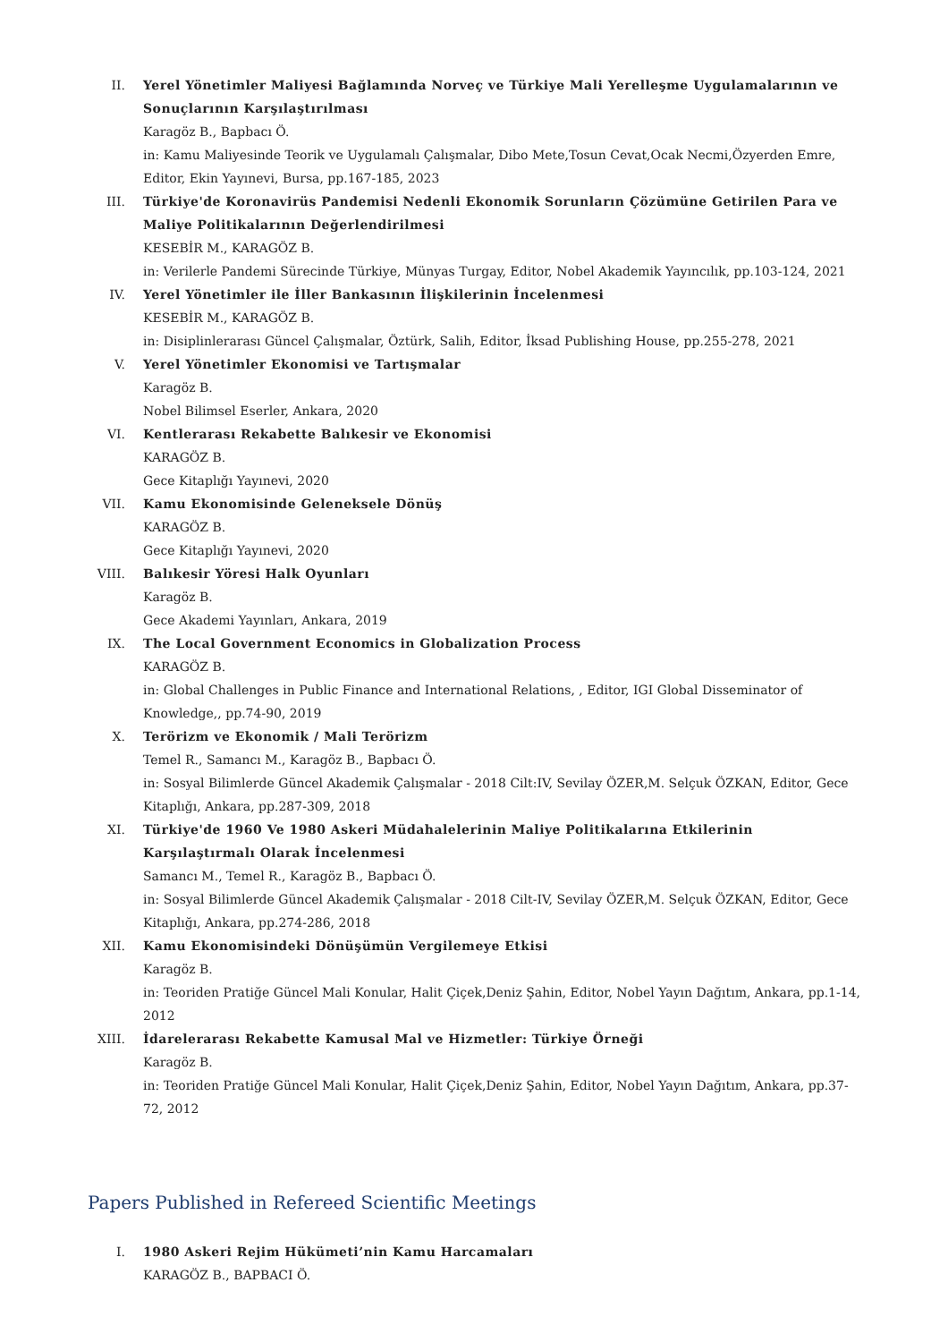II. Yerel Yönetimler Maliyesi Bağlamında Norveç ve Türkiye Mali Yerelleşme Uygulamalarının ve Sonuçlarının Karşılaştırılması
Karagöz B., Bapbacı Ö.
in: Kamu Maliyesinde Teorik ve Uygulamalı Çalışmalar, Dibo Mete,Tosun Cevat,Ocak Necmi,Özyerden Emre, Editor, Ekin Yayınevi, Bursa, pp.167-185, 2023
III. Türkiye'de Koronavirüs Pandemisi Nedenli Ekonomik Sorunların Çözümüne Getirilen Para ve Maliye Politikalarının Değerlendirilmesi
KESEBİR M., KARAGÖZ B.
in: Verilerle Pandemi Sürecinde Türkiye, Münyas Turgay, Editor, Nobel Akademik Yayıncılık, pp.103-124, 2021
IV. Yerel Yönetimler ile İller Bankasının İlişkilerinin İncelenmesi
KESEBİR M., KARAGÖZ B.
in: Disiplinlerarası Güncel Çalışmalar, Öztürk, Salih, Editor, İksad Publishing House, pp.255-278, 2021
V. Yerel Yönetimler Ekonomisi ve Tartışmalar
Karagöz B.
Nobel Bilimsel Eserler, Ankara, 2020
VI. Kentlerarası Rekabette Balıkesir ve Ekonomisi
KARAGÖZ B.
Gece Kitaplığı Yayınevi, 2020
VII. Kamu Ekonomisinde Geleneksele Dönüş
KARAGÖZ B.
Gece Kitaplığı Yayınevi, 2020
VIII. Balıkesir Yöresi Halk Oyunları
Karagöz B.
Gece Akademi Yayınları, Ankara, 2019
IX. The Local Government Economics in Globalization Process
KARAGÖZ B.
in: Global Challenges in Public Finance and International Relations, , Editor, IGI Global Disseminator of Knowledge,, pp.74-90, 2019
X. Terörizm ve Ekonomik / Mali Terörizm
Temel R., Samancı M., Karagöz B., Bapbacı Ö.
in: Sosyal Bilimlerde Güncel Akademik Çalışmalar - 2018 Cilt:IV, Sevilay ÖZER,M. Selçuk ÖZKAN, Editor, Gece Kitaplığı, Ankara, pp.287-309, 2018
XI. Türkiye'de 1960 Ve 1980 Askeri Müdahalelerinin Maliye Politikalarına Etkilerinin Karşılaştırmalı Olarak İncelenmesi
Samancı M., Temel R., Karagöz B., Bapbacı Ö.
in: Sosyal Bilimlerde Güncel Akademik Çalışmalar - 2018 Cilt-IV, Sevilay ÖZER,M. Selçuk ÖZKAN, Editor, Gece Kitaplığı, Ankara, pp.274-286, 2018
XII. Kamu Ekonomisindeki Dönüşümün Vergilemeye Etkisi
Karagöz B.
in: Teoriden Pratiğe Güncel Mali Konular, Halit Çiçek,Deniz Şahin, Editor, Nobel Yayın Dağıtım, Ankara, pp.1-14, 2012
XIII. İdarelerarası Rekabette Kamusal Mal ve Hizmetler: Türkiye Örneği
Karagöz B.
in: Teoriden Pratiğe Güncel Mali Konular, Halit Çiçek,Deniz Şahin, Editor, Nobel Yayın Dağıtım, Ankara, pp.37-72, 2012
Papers Published in Refereed Scientific Meetings
I. 1980 Askeri Rejim Hükümeti’nin Kamu Harcamaları
KARAGÖZ B., BAPBACI Ö.